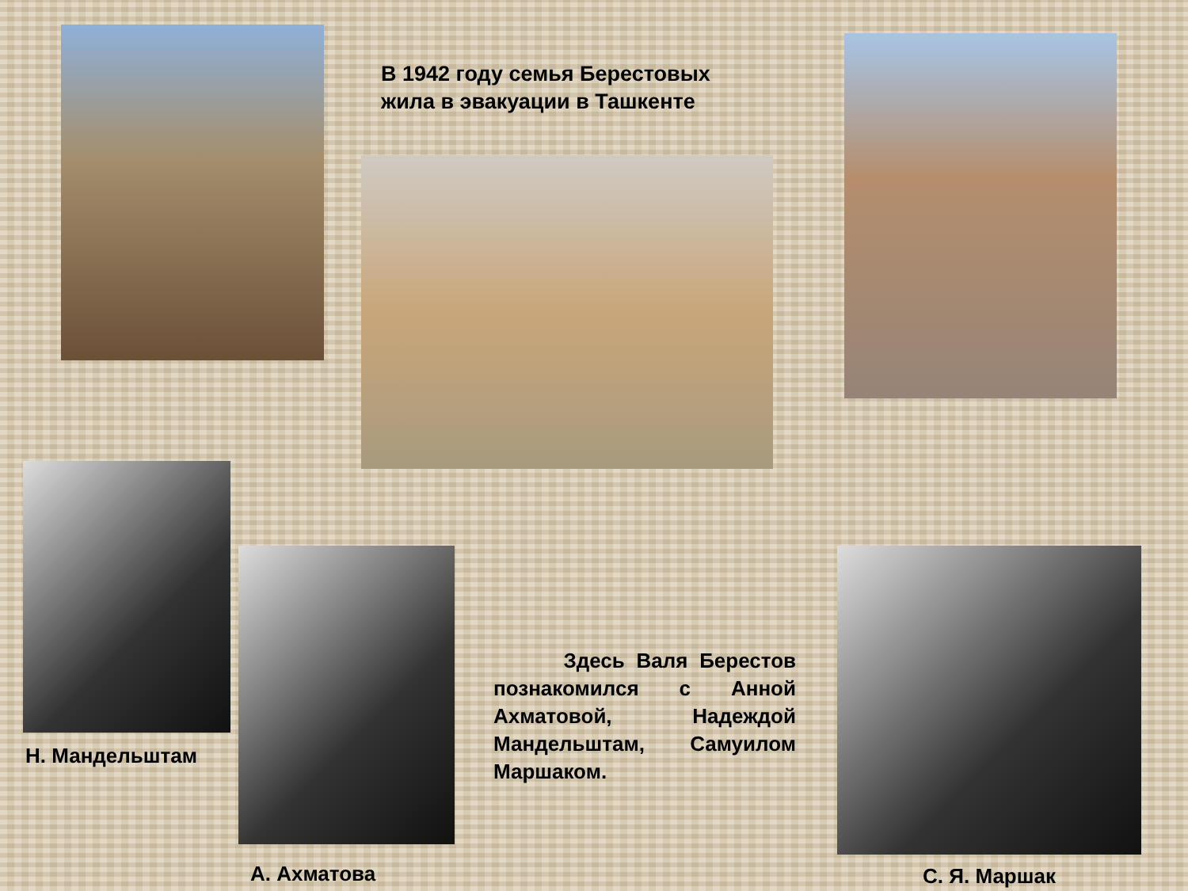В 1942 году семья Берестовых
жила в эвакуации в Ташкенте
Н. Мандельштам
А. Ахматова
Здесь Валя Берестов познакомился с Анной Ахматовой, Надеждой Мандельштам, Самуилом Маршаком.
С. Я. Маршак